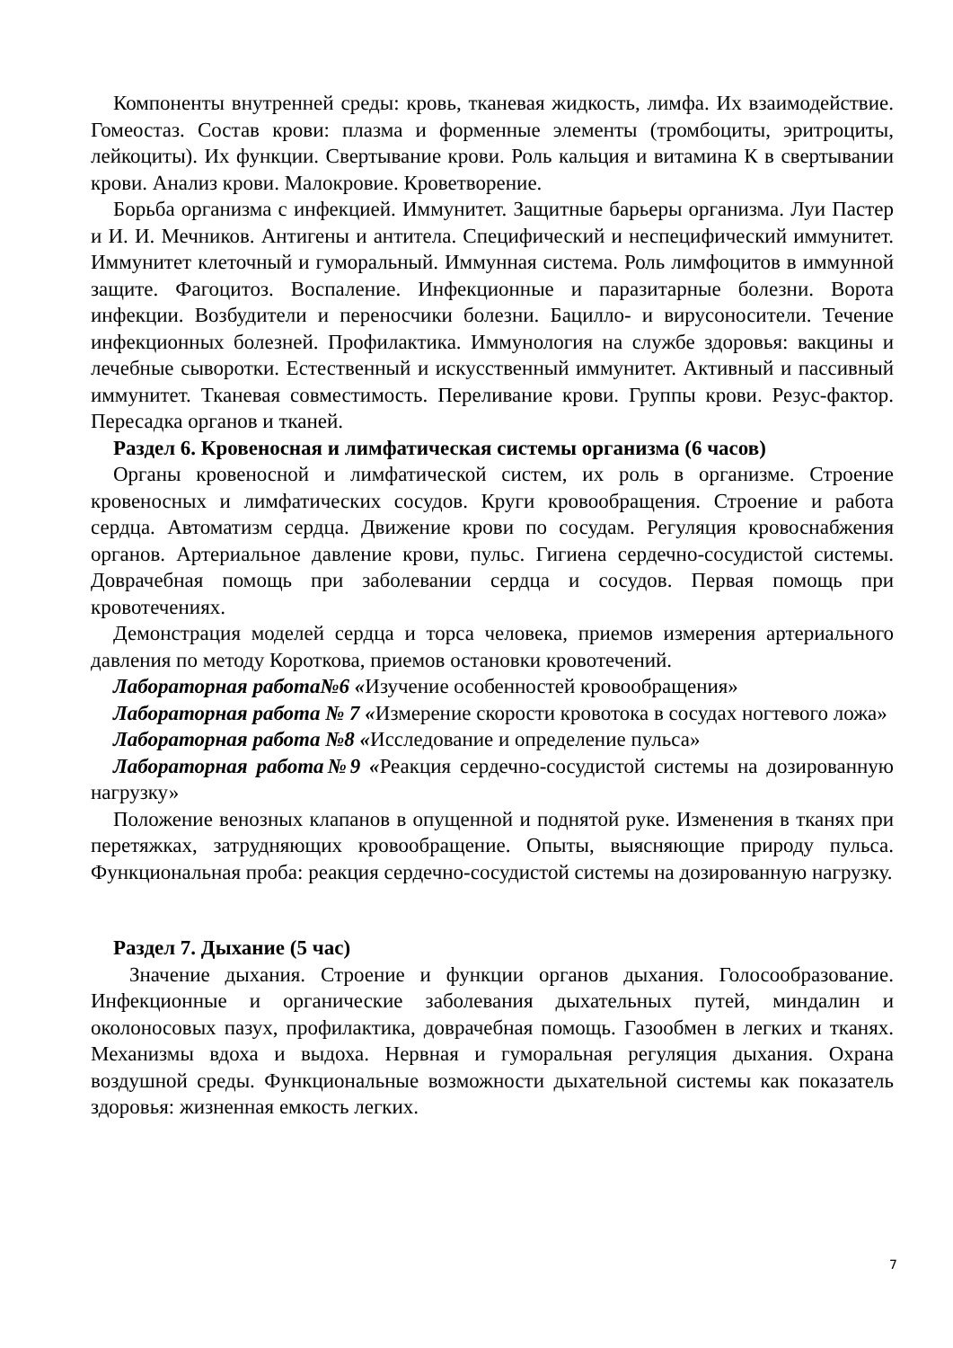Компоненты внутренней среды: кровь, тканевая жидкость, лимфа. Их взаимодействие. Гомеостаз. Состав крови: плазма и форменные элементы (тромбоциты, эритроциты, лейкоциты). Их функции. Свертывание крови. Роль кальция и витамина К в свертывании крови. Анализ крови. Малокровие. Кроветворение.
Борьба организма с инфекцией. Иммунитет. Защитные барьеры организма. Луи Пастер и И. И. Мечников. Антигены и антитела. Специфический и неспецифический иммунитет. Иммунитет клеточный и гуморальный. Иммунная система. Роль лимфоцитов в иммунной защите. Фагоцитоз. Воспаление. Инфекционные и паразитарные болезни. Ворота инфекции. Возбудители и переносчики болезни. Бацилло- и вирусоносители. Течение инфекционных болезней. Профилактика. Иммунология на службе здоровья: вакцины и лечебные сыворотки. Естественный и искусственный иммунитет. Активный и пассивный иммунитет. Тканевая совместимость. Переливание крови. Группы крови. Резус-фактор. Пересадка органов и тканей.
Раздел 6. Кровеносная и лимфатическая системы организма (6 часов)
Органы кровеносной и лимфатической систем, их роль в организме. Строение кровеносных и лимфатических сосудов. Круги кровообращения. Строение и работа сердца. Автоматизм сердца. Движение крови по сосудам. Регуляция кровоснабжения органов. Артериальное давление крови, пульс. Гигиена сердечно-сосудистой системы. Доврачебная помощь при заболевании сердца и сосудов. Первая помощь при кровотечениях.
Демонстрация моделей сердца и торса человека, приемов измерения артериального давления по методу Короткова, приемов остановки кровотечений.
Лабораторная работа№6 «Изучение особенностей кровообращения»
Лабораторная работа № 7 «Измерение скорости кровотока в сосудах ногтевого ложа»
Лабораторная работа №8 «Исследование и определение пульса»
Лабораторная работа№9 «Реакция сердечно-сосудистой системы на дозированную нагрузку»
Положение венозных клапанов в опущенной и поднятой руке. Изменения в тканях при перетяжках, затрудняющих кровообращение. Опыты, выясняющие природу пульса. Функциональная проба: реакция сердечно-сосудистой системы на дозированную нагрузку.
Раздел 7. Дыхание (5 час)
Значение дыхания. Строение и функции органов дыхания. Голосообразование. Инфекционные и органические заболевания дыхательных путей, миндалин и околоносовых пазух, профилактика, доврачебная помощь. Газообмен в легких и тканях. Механизмы вдоха и выдоха. Нервная и гуморальная регуляция дыхания. Охрана воздушной среды. Функциональные возможности дыхательной системы как показатель здоровья: жизненная емкость легких.
7